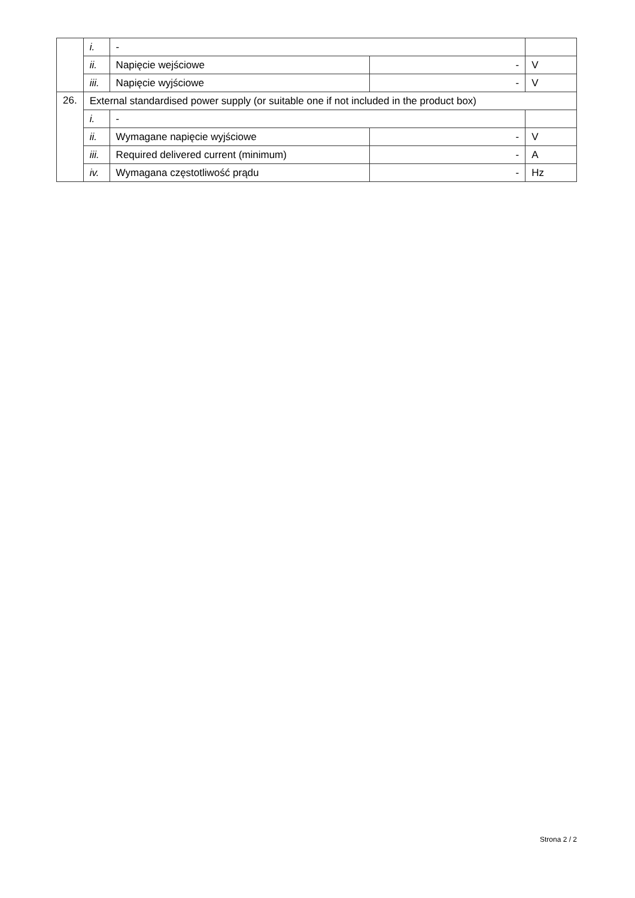| | i. | - | | |
| | ii. | Napięcie wejściowe | - | V |
| | iii. | Napięcie wyjściowe | - | V |
| 26. | External standardised power supply (or suitable one if not included in the product box) | | | |
| | i. | - | | |
| | ii. | Wymagane napięcie wyjściowe | - | V |
| | iii. | Required delivered current (minimum) | - | A |
| | iv. | Wymagana częstotliwość prądu | - | Hz |
Strona 2 / 2